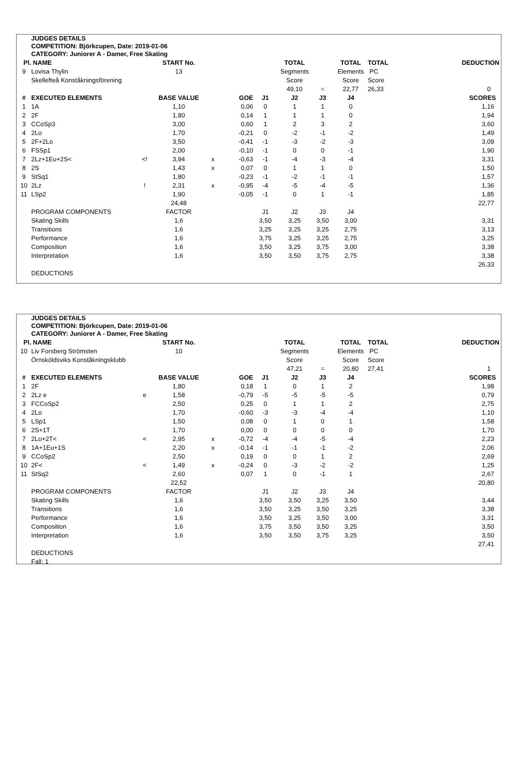JUDGES DETAILS
COMPETITION: Björkcupen, Date: 2019-01-06
CATEGORY: Juniorer A - Damer, Free Skating
| Pl. | NAME | | START No. | | | | TOTAL | | TOTAL | TOTAL | DEDUCTION |
| 9 | Lovisa Thylin | | 13 | | | | Segments | | Elements | PC | |
| | Skellefteå Konståkningsförening | | | | | | Score | | Score | Score | |
| | | | | | | | 49,10 | = | 22,77 | 26,33 | 0 |
| # | EXECUTED ELEMENTS | | BASE VALUE | | GOE | J1 | J2 | J3 | J4 | | SCORES |
| 1 | 1A | | 1,10 | | 0,06 | 0 | 1 | 1 | 0 | | 1,16 |
| 2 | 2F | | 1,80 | | 0,14 | 1 | 1 | 1 | 0 | | 1,94 |
| 3 | CCoSp3 | | 3,00 | | 0,60 | 1 | 2 | 3 | 2 | | 3,60 |
| 4 | 2Lo | | 1,70 | | -0,21 | 0 | -2 | -1 | -2 | | 1,49 |
| 5 | 2F+2Lo | | 3,50 | | -0,41 | -1 | -3 | -2 | -3 | | 3,09 |
| 6 | FSSp1 | | 2,00 | | -0,10 | -1 | 0 | 0 | -1 | | 1,90 |
| 7 | 2Lz+1Eu+2S< | <! | 3,94 | x | -0,63 | -1 | -4 | -3 | -4 | | 3,31 |
| 8 | 2S | | 1,43 | x | 0,07 | 0 | 1 | 1 | 0 | | 1,50 |
| 9 | StSq1 | | 1,80 | | -0,23 | -1 | -2 | -1 | -1 | | 1,57 |
| 10 | 2Lz | ! | 2,31 | x | -0,95 | -4 | -5 | -4 | -5 | | 1,36 |
| 11 | LSp2 | | 1,90 | | -0,05 | -1 | 0 | 1 | -1 | | 1,85 |
| | | | 24,48 | | | | | | | | 22,77 |
| | PROGRAM COMPONENTS | | FACTOR | | | J1 | J2 | J3 | J4 | | |
| | Skating Skills | | 1,6 | | | 3,50 | 3,25 | 3,50 | 3,00 | | 3,31 |
| | Transitions | | 1,6 | | | 3,25 | 3,25 | 3,25 | 2,75 | | 3,13 |
| | Performance | | 1,6 | | | 3,75 | 3,25 | 3,25 | 2,75 | | 3,25 |
| | Composition | | 1,6 | | | 3,50 | 3,25 | 3,75 | 3,00 | | 3,38 |
| | Interpretation | | 1,6 | | | 3,50 | 3,50 | 3,75 | 2,75 | | 3,38 |
| | | | | | | | | | | | 26,33 |
| | DEDUCTIONS | | | | | | | | | | |
JUDGES DETAILS
COMPETITION: Björkcupen, Date: 2019-01-06
CATEGORY: Juniorer A - Damer, Free Skating
| Pl. | NAME | | START No. | | | | TOTAL | | TOTAL | TOTAL | DEDUCTION |
| 10 | Liv Forsberg Strömsten | | 10 | | | | Segments | | Elements | PC | |
| | Örnsköldsviks Konståkningsklubb | | | | | | Score | | Score | Score | |
| | | | | | | | 47,21 | = | 20,80 | 27,41 | 1 |
| # | EXECUTED ELEMENTS | | BASE VALUE | | GOE | J1 | J2 | J3 | J4 | | SCORES |
| 1 | 2F | | 1,80 | | 0,18 | 1 | 0 | 1 | 2 | | 1,98 |
| 2 | 2Lz e | e | 1,58 | | -0,79 | -5 | -5 | -5 | -5 | | 0,79 |
| 3 | FCCoSp2 | | 2,50 | | 0,25 | 0 | 1 | 1 | 2 | | 2,75 |
| 4 | 2Lo | | 1,70 | | -0,60 | -3 | -3 | -4 | -4 | | 1,10 |
| 5 | LSp1 | | 1,50 | | 0,08 | 0 | 1 | 0 | 1 | | 1,58 |
| 6 | 2S+1T | | 1,70 | | 0,00 | 0 | 0 | 0 | 0 | | 1,70 |
| 7 | 2Lo+2T< | < | 2,95 | x | -0,72 | -4 | -4 | -5 | -4 | | 2,23 |
| 8 | 1A+1Eu+1S | | 2,20 | x | -0,14 | -1 | -1 | -1 | -2 | | 2,06 |
| 9 | CCoSp2 | | 2,50 | | 0,19 | 0 | 0 | 1 | 2 | | 2,69 |
| 10 | 2F< | < | 1,49 | x | -0,24 | 0 | -3 | -2 | -2 | | 1,25 |
| 11 | StSq2 | | 2,60 | | 0,07 | 1 | 0 | -1 | 1 | | 2,67 |
| | | | 22,52 | | | | | | | | 20,80 |
| | PROGRAM COMPONENTS | | FACTOR | | | J1 | J2 | J3 | J4 | | |
| | Skating Skills | | 1,6 | | | 3,50 | 3,50 | 3,25 | 3,50 | | 3,44 |
| | Transitions | | 1,6 | | | 3,50 | 3,25 | 3,50 | 3,25 | | 3,38 |
| | Performance | | 1,6 | | | 3,50 | 3,25 | 3,50 | 3,00 | | 3,31 |
| | Composition | | 1,6 | | | 3,75 | 3,50 | 3,50 | 3,25 | | 3,50 |
| | Interpretation | | 1,6 | | | 3,50 | 3,50 | 3,75 | 3,25 | | 3,50 |
| | | | | | | | | | | | 27,41 |
| | DEDUCTIONS | | | | | | | | | | |
| | Fall: 1 | | | | | | | | | | |